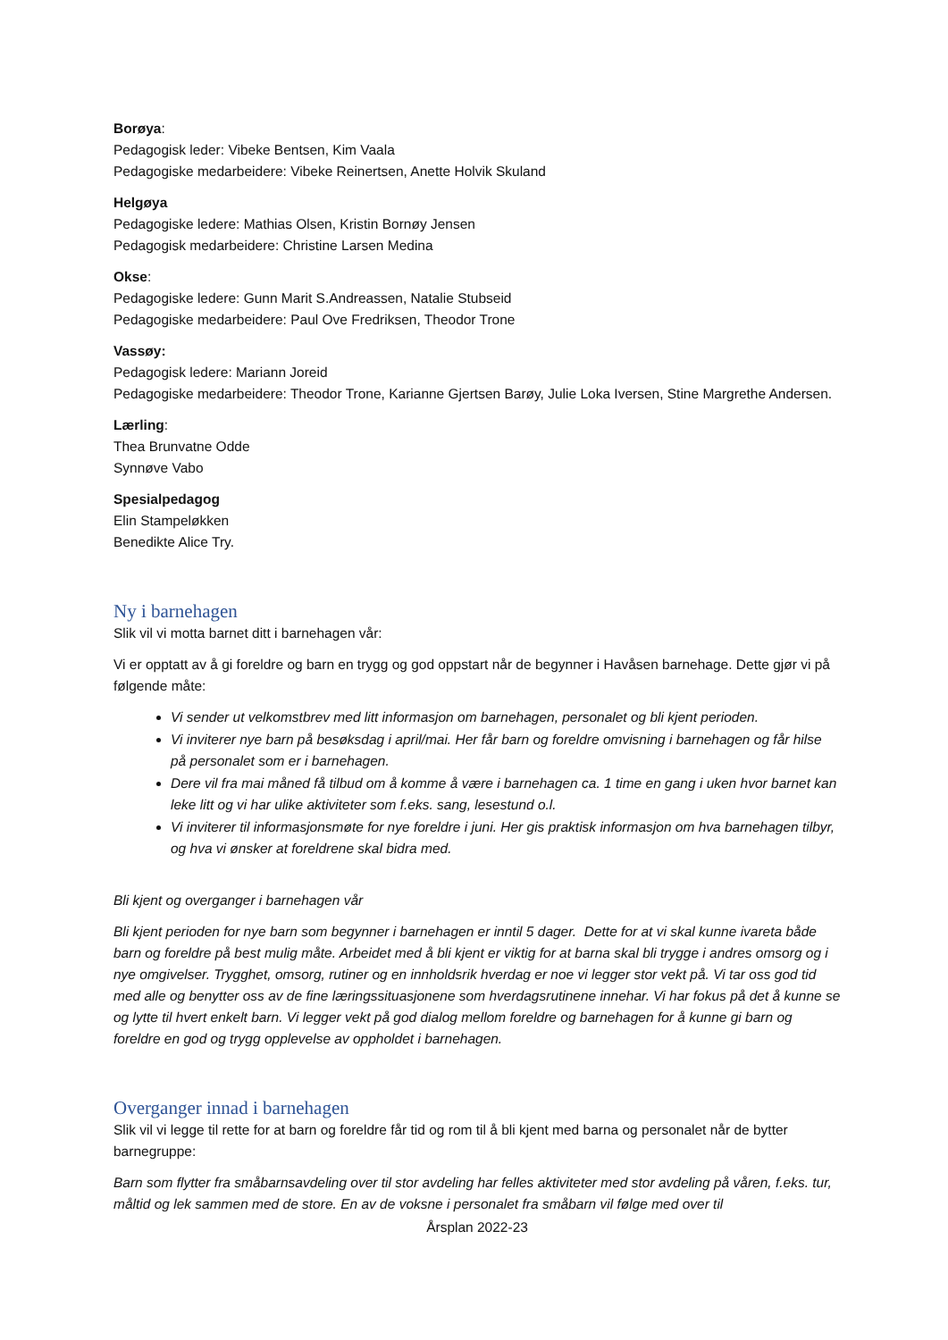Borøya:
Pedagogisk leder: Vibeke Bentsen, Kim Vaala
Pedagogiske medarbeidere: Vibeke Reinertsen, Anette Holvik Skuland
Helgøya
Pedagogiske ledere: Mathias Olsen, Kristin Bornøy Jensen
Pedagogisk medarbeidere: Christine Larsen Medina
Okse:
Pedagogiske ledere: Gunn Marit S.Andreassen, Natalie Stubseid
Pedagogiske medarbeidere: Paul Ove Fredriksen, Theodor Trone
Vassøy:
Pedagogisk ledere: Mariann Joreid
Pedagogiske medarbeidere: Theodor Trone, Karianne Gjertsen Barøy, Julie Loka Iversen, Stine Margrethe Andersen.
Lærling:
Thea Brunvatne Odde
Synnøve Vabo
Spesialpedagog
Elin Stampeløkken
Benedikte Alice Try.
Ny i barnehagen
Slik vil vi motta barnet ditt i barnehagen vår:
Vi er opptatt av å gi foreldre og barn en trygg og god oppstart når de begynner i Havåsen barnehage. Dette gjør vi på følgende måte:
Vi sender ut velkomstbrev med litt informasjon om barnehagen, personalet og bli kjent perioden.
Vi inviterer nye barn på besøksdag i april/mai. Her får barn og foreldre omvisning i barnehagen og får hilse på personalet som er i barnehagen.
Dere vil fra mai måned få tilbud om å komme å være i barnehagen ca. 1 time en gang i uken hvor barnet kan leke litt og vi har ulike aktiviteter som f.eks. sang, lesestund o.l.
Vi inviterer til informasjonsmøte for nye foreldre i juni. Her gis praktisk informasjon om hva barnehagen tilbyr, og hva vi ønsker at foreldrene skal bidra med.
Bli kjent og overganger i barnehagen vår
Bli kjent perioden for nye barn som begynner i barnehagen er inntil 5 dager. Dette for at vi skal kunne ivareta både barn og foreldre på best mulig måte. Arbeidet med å bli kjent er viktig for at barna skal bli trygge i andres omsorg og i nye omgivelser. Trygghet, omsorg, rutiner og en innholdsrik hverdag er noe vi legger stor vekt på. Vi tar oss god tid med alle og benytter oss av de fine læringssituasjonene som hverdagsrutinene innehar. Vi har fokus på det å kunne se og lytte til hvert enkelt barn. Vi legger vekt på god dialog mellom foreldre og barnehagen for å kunne gi barn og foreldre en god og trygg opplevelse av oppholdet i barnehagen.
Overganger innad i barnehagen
Slik vil vi legge til rette for at barn og foreldre får tid og rom til å bli kjent med barna og personalet når de bytter barnegruppe:
Barn som flytter fra småbarnsavdeling over til stor avdeling har felles aktiviteter med stor avdeling på våren, f.eks. tur, måltid og lek sammen med de store. En av de voksne i personalet fra småbarn vil følge med over til
Årsplan 2022-23